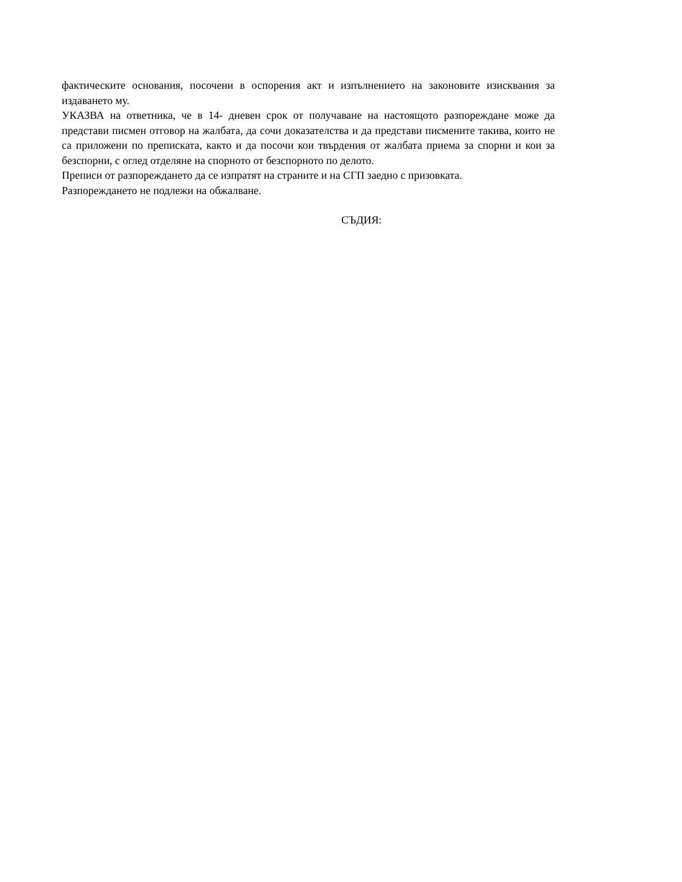фактическите основания, посочени в оспорения акт и изпълнението на законовите изисквания за издаването му.
УКАЗВА на ответника, че в 14- дневен срок от получаване на настоящото разпореждане може да представи писмен отговор на жалбата, да сочи доказателства и да представи писмените такива, които не са приложени по преписката, както и да посочи кои твърдения от жалбата приема за спорни и кои за безспорни, с оглед отделяне на спорното от безспорното по делото.
Преписи от разпореждането да се изпратят на страните и на СГП заедно с призовката.
Разпореждането не подлежи на обжалване.
СЪДИЯ: